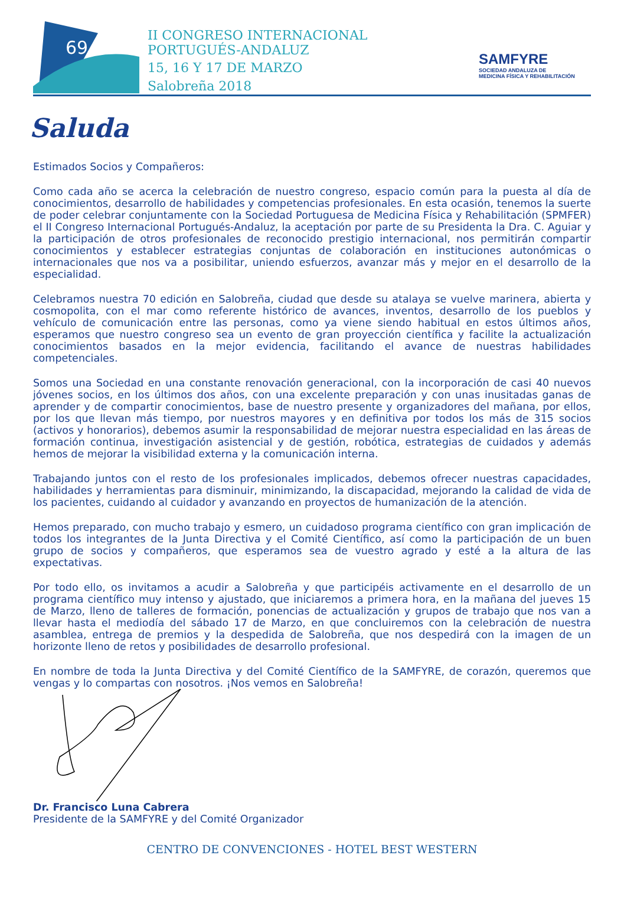69
II CONGRESO INTERNACIONAL
PORTUGUÉS-ANDALUZ
15, 16 Y 17 DE MARZO
Salobreña 2018
SAMFYRE
SOCIEDAD ANDALUZA DE
MEDICINA FÍSICA Y REHABILITACIÓN
Saluda
Estimados Socios y Compañeros:
Como cada año se acerca la celebración de nuestro congreso, espacio común para la puesta al día de conocimientos, desarrollo de habilidades y competencias profesionales. En esta ocasión, tenemos la suerte de poder celebrar conjuntamente con la Sociedad Portuguesa de Medicina Física y Rehabilitación (SPMFER) el II Congreso Internacional Portugués-Andaluz, la aceptación por parte de su Presidenta la Dra. C. Aguiar y la participación de otros profesionales de reconocido prestigio internacional, nos permitirán compartir conocimientos y establecer estrategias conjuntas de colaboración en instituciones autonómicas o internacionales que nos va a posibilitar, uniendo esfuerzos, avanzar más y mejor en el desarrollo de la especialidad.
Celebramos nuestra 70 edición en Salobreña, ciudad que desde su atalaya se vuelve marinera, abierta y cosmopolita, con el mar como referente histórico de avances, inventos, desarrollo de los pueblos y vehículo de comunicación entre las personas, como ya viene siendo habitual en estos últimos años, esperamos que nuestro congreso sea un evento de gran proyección científica y facilite la actualización conocimientos basados en la mejor evidencia, facilitando el avance de nuestras habilidades competenciales.
Somos una Sociedad en una constante renovación generacional, con la incorporación de casi 40 nuevos jóvenes socios, en los últimos dos años, con una excelente preparación y con unas inusitadas ganas de aprender y de compartir conocimientos, base de nuestro presente y organizadores del mañana, por ellos, por los que llevan más tiempo, por nuestros mayores y en definitiva por todos los más de 315 socios (activos y honorarios), debemos asumir la responsabilidad de mejorar nuestra especialidad en las áreas de formación continua, investigación asistencial y de gestión, robótica, estrategias de cuidados y además hemos de mejorar la visibilidad externa y la comunicación interna.
Trabajando juntos con el resto de los profesionales implicados, debemos ofrecer nuestras capacidades, habilidades y herramientas para disminuir, minimizando, la discapacidad, mejorando la calidad de vida de los pacientes, cuidando al cuidador y avanzando en proyectos de humanización de la atención.
Hemos preparado, con mucho trabajo y esmero, un cuidadoso programa científico con gran implicación de todos los integrantes de la Junta Directiva y el Comité Científico, así como la participación de un buen grupo de socios y compañeros, que esperamos sea de vuestro agrado y esté a la altura de las expectativas.
Por todo ello, os invitamos a acudir a Salobreña y que participéis activamente en el desarrollo de un programa científico muy intenso y ajustado, que iniciaremos a primera hora, en la mañana del jueves 15 de Marzo, lleno de talleres de formación, ponencias de actualización y grupos de trabajo que nos van a llevar hasta el mediodía del sábado 17 de Marzo, en que concluiremos con la celebración de nuestra asamblea, entrega de premios y la despedida de Salobreña, que nos despedirá con la imagen de un horizonte lleno de retos y posibilidades de desarrollo profesional.
En nombre de toda la Junta Directiva y del Comité Científico de la SAMFYRE, de corazón, queremos que vengas y lo compartas con nosotros. ¡Nos vemos en Salobreña!
Dr. Francisco Luna Cabrera
Presidente de la SAMFYRE y del Comité Organizador
CENTRO DE CONVENCIONES - HOTEL BEST WESTERN